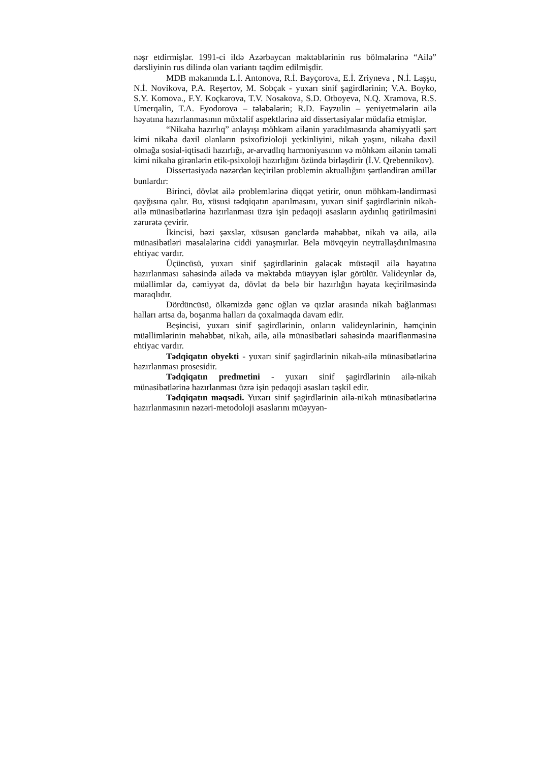nəşr etdirmişlər. 1991-ci ildə Azərbaycan məktəblərinin rus bölmələrinə “Ailə” dərsliyinin rus dilində olan variantı təqdim edilmişdir.
MDB məkanında L.İ. Antonova, R.İ. Bayçorova, E.İ. Zriyneva , N.İ. Laşşu, N.İ. Novikova, P.A. Reşertov, M. Sobçak - yuxarı sinif şagirdlərinin; V.A. Boyko, S.Y. Komova., F.Y. Koçkarova, T.V. Nosakova, S.D. Otboyeva, N.Q. Xramova, R.S. Umerqalin, T.A. Fyodorova – tələbələrin; R.D. Fayzulin – yeniyetmələrin ailə həyatına hazırlanmasının müxtəlif aspektlərinə aid dissertasiyalar müdafiə etmişlər.
“Nikaha hazırlıq” anlayışı möhkəm ailənin yaradılmasında əhəmiyyətli şərt kimi nikaha daxil olanların psixofizioloji yetkinliyini, nikah yaşını, nikaha daxil olmağa sosial-iqtisadi hazırlığı, ər-arvadlıq harmoniyasının və möhkəm ailənin təməli kimi nikaha girənlərin etik-psixoloji hazırlığını özündə birləşdirir (İ.V. Qrebennikov).
Dissertasiyada nəzərdən keçirilən problemin aktuallığını şərtləndirən amillər bunlardır:
Birinci, dövlət ailə problemlərinə diqqət yetirir, onun möhkəm-ləndirməsi qayğısına qalır. Bu, xüsusi tədqiqatın aparılmasını, yuxarı sinif şagirdlərinin nikah-ailə münasibətlərinə hazırlanması üzrə işin pedaqoji əsasların aydınlıq gətirilməsini zərurətə çevirir.
İkincisi, bəzi şəxslər, xüsusən gənclərdə məhəbbət, nikah və ailə, ailə münasibətləri məsələlərinə ciddi yanaşmırlar. Belə mövqeyin neytrallaşdırılmasına ehtiyac vardır.
Üçüncüsü, yuxarı sinif şagirdlərinin gələcək müstəqil ailə həyatına hazırlanması sahəsində ailədə və məktəbdə müəyyən işlər görülür. Valideynlər də, müəllimlər də, cəmiyyət də, dövlət də belə bir hazırlığın həyata keçirilməsində maraqlıdır.
Dördüncüsü, ölkəmizdə gənc oğlan və qızlar arasında nikah bağlanması halları artsa da, boşanma halları da çoxalmaqda davam edir.
Beşincisi, yuxarı sinif şagirdlərinin, onların valideynlərinin, həmçinin müəllimlərinin məhəbbət, nikah, ailə, ailə münasibətləri sahəsində maariflənməsinə ehtiyac vardır.
Tədqiqatın obyekti - yuxarı sinif şagirdlərinin nikah-ailə münasibətlərinə hazırlanması prosesidir.
Tədqiqatın predmetini - yuxarı sinif şagirdlərinin ailə-nikah münasibətlərinə hazırlanması üzrə işin pedaqoji əsasları təşkil edir.
Tədqiqatın məqsədi. Yuxarı sinif şagirdlərinin ailə-nikah münasibətlərinə hazırlanmasının nəzəri-metodoloji əsaslarını müəyyən-